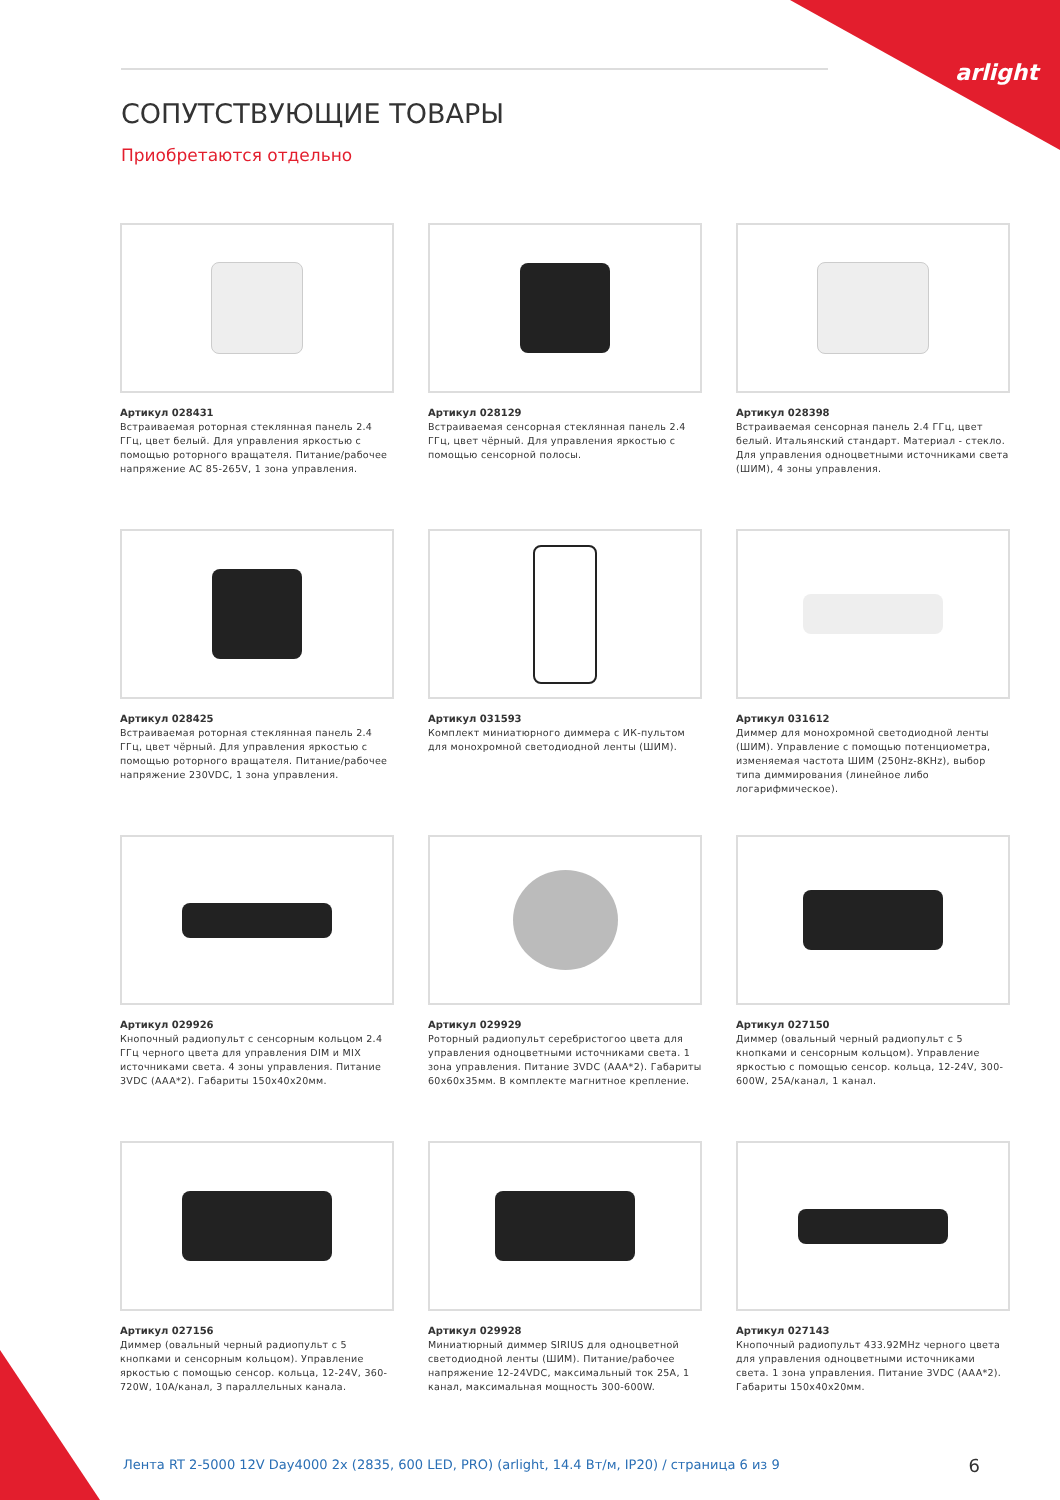arlight
СОПУТСТВУЮЩИЕ ТОВАРЫ
Приобретаются отдельно
Артикул 028431
Встраиваемая роторная стеклянная панель 2.4 ГГц, цвет белый. Для управления яркостью с помощью роторного вращателя. Питание/рабочее напряжение AC 85-265V, 1 зона управления.
Артикул 028129
Встраиваемая сенсорная стеклянная панель 2.4 ГГц, цвет чёрный. Для управления яркостью с помощью сенсорной полосы.
Артикул 028398
Встраиваемая сенсорная панель 2.4 ГГц, цвет белый. Итальянский стандарт. Материал - стекло. Для управления одноцветными источниками света (ШИМ), 4 зоны управления.
Артикул 028425
Встраиваемая роторная стеклянная панель 2.4 ГГц, цвет чёрный. Для управления яркостью с помощью роторного вращателя. Питание/рабочее напряжение 230VDC, 1 зона управления.
Артикул 031593
Комплект миниатюрного диммера с ИК-пультом для монохромной светодиодной ленты (ШИМ).
Артикул 031612
Диммер для монохромной светодиодной ленты (ШИМ). Управление с помощью потенциометра, изменяемая частота ШИМ (250Hz-8KHz), выбор типа диммирования (линейное либо логарифмическое).
Артикул 029926
Кнопочный радиопульт с сенсорным кольцом 2.4 ГГц черного цвета для управления DIM и MIX источниками света. 4 зоны управления. Питание 3VDC (AAA*2). Габариты 150x40x20мм.
Артикул 029929
Роторный радиопульт серебристогоо цвета для управления одноцветными источниками света. 1 зона управления. Питание 3VDC (AAA*2). Габариты 60x60x35мм. В комплекте магнитное крепление.
Артикул 027150
Диммер (овальный черный радиопульт с 5 кнопками и сенсорным кольцом). Управление яркостью с помощью сенсор. кольца, 12-24V, 300-600W, 25A/канал, 1 канал.
Артикул 027156
Диммер (овальный черный радиопульт с 5 кнопками и сенсорным кольцом). Управление яркостью с помощью сенсор. кольца, 12-24V, 360-720W, 10A/канал, 3 параллельных канала.
Артикул 029928
Миниатюрный диммер SIRIUS для одноцветной светодиодной ленты (ШИМ). Питание/рабочее напряжение 12-24VDC, максимальный ток 25A, 1 канал, максимальная мощность 300-600W.
Артикул 027143
Кнопочный радиопульт 433.92MHz черного цвета для управления одноцветными источниками света. 1 зона управления. Питание 3VDC (AAA*2). Габариты 150x40x20мм.
Лента RT 2-5000 12V Day4000 2x (2835, 600 LED, PRO) (arlight, 14.4 Вт/м, IP20) / страница 6 из 9
6